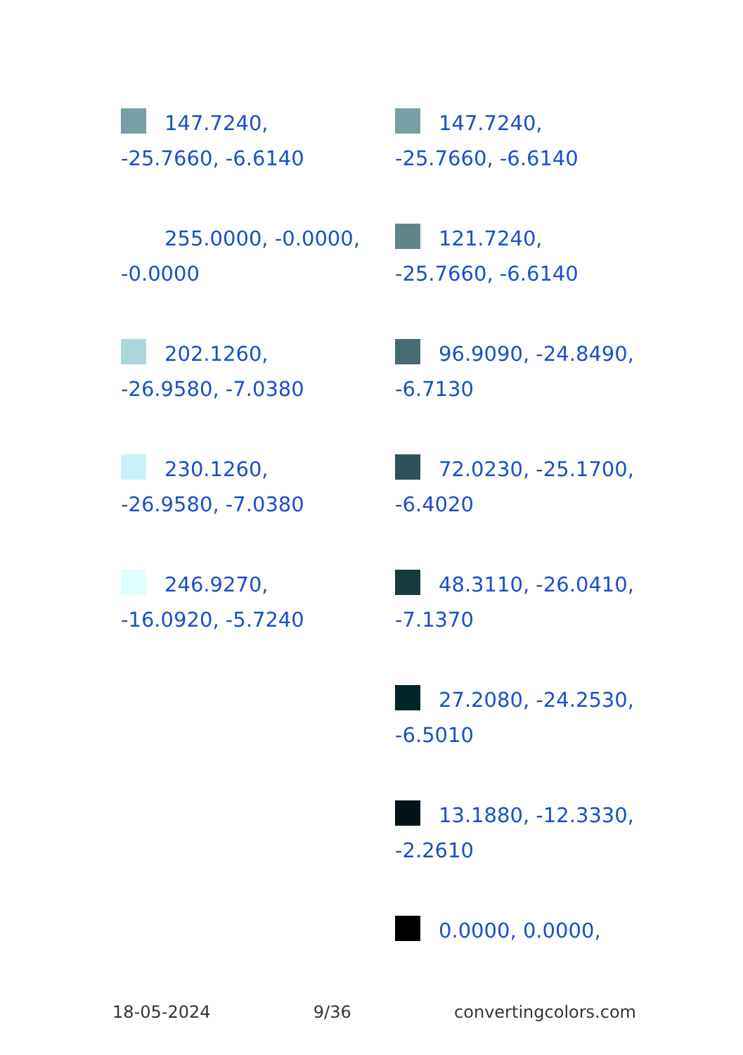147.7240,
-25.7660, -6.6140
255.0000, -0.0000,
-0.0000
202.1260,
-26.9580, -7.0380
230.1260,
-26.9580, -7.0380
246.9270,
-16.0920, -5.7240
147.7240,
-25.7660, -6.6140
121.7240,
-25.7660, -6.6140
96.9090, -24.8490,
-6.7130
72.0230, -25.1700,
-6.4020
48.3110, -26.0410,
-7.1370
27.2080, -24.2530,
-6.5010
13.1880, -12.3330,
-2.2610
0.0000, 0.0000,
18-05-2024 9/36 convertingcolors.com